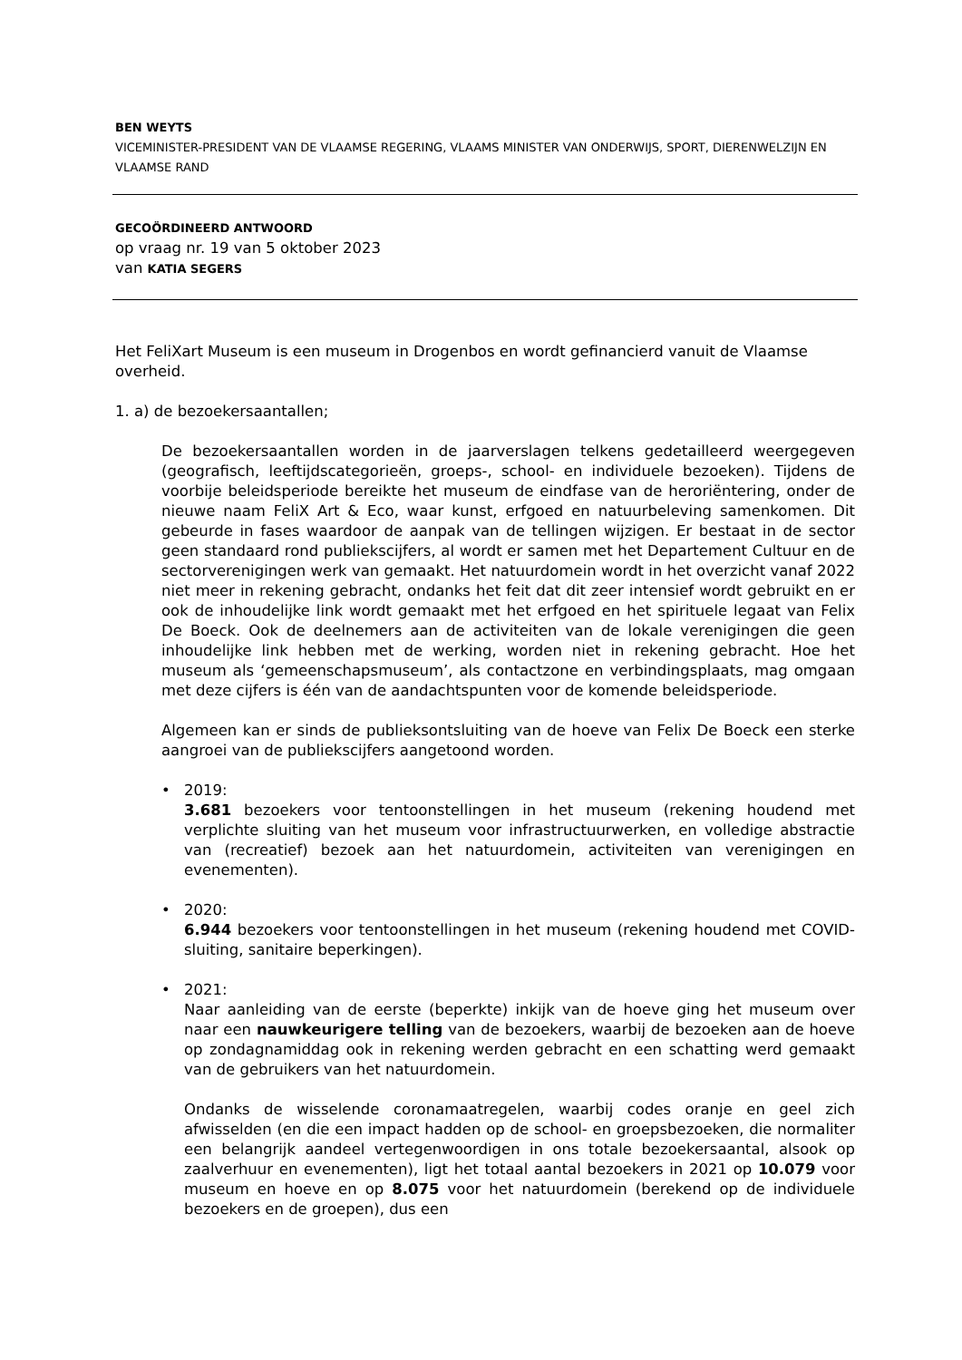BEN WEYTS
VICEMINISTER-PRESIDENT VAN DE VLAAMSE REGERING, VLAAMS MINISTER VAN ONDERWIJS, SPORT, DIERENWELZIJN EN VLAAMSE RAND
GECOÖRDINEERD ANTWOORD
op vraag nr. 19 van 5 oktober 2023
van KATIA SEGERS
Het FeliXart Museum is een museum in Drogenbos en wordt gefinancierd vanuit de Vlaamse overheid.
1. a) de bezoekersaantallen;
De bezoekersaantallen worden in de jaarverslagen telkens gedetailleerd weergegeven (geografisch, leeftijdscategorieën, groeps-, school- en individuele bezoeken). Tijdens de voorbije beleidsperiode bereikte het museum de eindfase van de heroriëntering, onder de nieuwe naam FeliX Art & Eco, waar kunst, erfgoed en natuurbeleving samenkomen. Dit gebeurde in fases waardoor de aanpak van de tellingen wijzigen. Er bestaat in de sector geen standaard rond publiekscijfers, al wordt er samen met het Departement Cultuur en de sectorverenigingen werk van gemaakt. Het natuurdomein wordt in het overzicht vanaf 2022 niet meer in rekening gebracht, ondanks het feit dat dit zeer intensief wordt gebruikt en er ook de inhoudelijke link wordt gemaakt met het erfgoed en het spirituele legaat van Felix De Boeck. Ook de deelnemers aan de activiteiten van de lokale verenigingen die geen inhoudelijke link hebben met de werking, worden niet in rekening gebracht. Hoe het museum als ‘gemeenschapsmuseum’, als contactzone en verbindingsplaats, mag omgaan met deze cijfers is één van de aandachtspunten voor de komende beleidsperiode.
Algemeen kan er sinds de publieksontsluiting van de hoeve van Felix De Boeck een sterke aangroei van de publiekscijfers aangetoond worden.
• 2019:
3.681 bezoekers voor tentoonstellingen in het museum (rekening houdend met verplichte sluiting van het museum voor infrastructuurwerken, en volledige abstractie van (recreatief) bezoek aan het natuurdomein, activiteiten van verenigingen en evenementen).
• 2020:
6.944 bezoekers voor tentoonstellingen in het museum (rekening houdend met COVID-sluiting, sanitaire beperkingen).
• 2021:
Naar aanleiding van de eerste (beperkte) inkijk van de hoeve ging het museum over naar een nauwkeurigere telling van de bezoekers, waarbij de bezoeken aan de hoeve op zondagnamiddag ook in rekening werden gebracht en een schatting werd gemaakt van de gebruikers van het natuurdomein.
Ondanks de wisselende coronamaatregelen, waarbij codes oranje en geel zich afwisselden (en die een impact hadden op de school- en groepsbezoeken, die normaliter een belangrijk aandeel vertegenwoordigen in ons totale bezoekersaantal, alsook op zaalverhuur en evenementen), ligt het totaal aantal bezoekers in 2021 op 10.079 voor museum en hoeve en op 8.075 voor het natuurdomein (berekend op de individuele bezoekers en de groepen), dus een